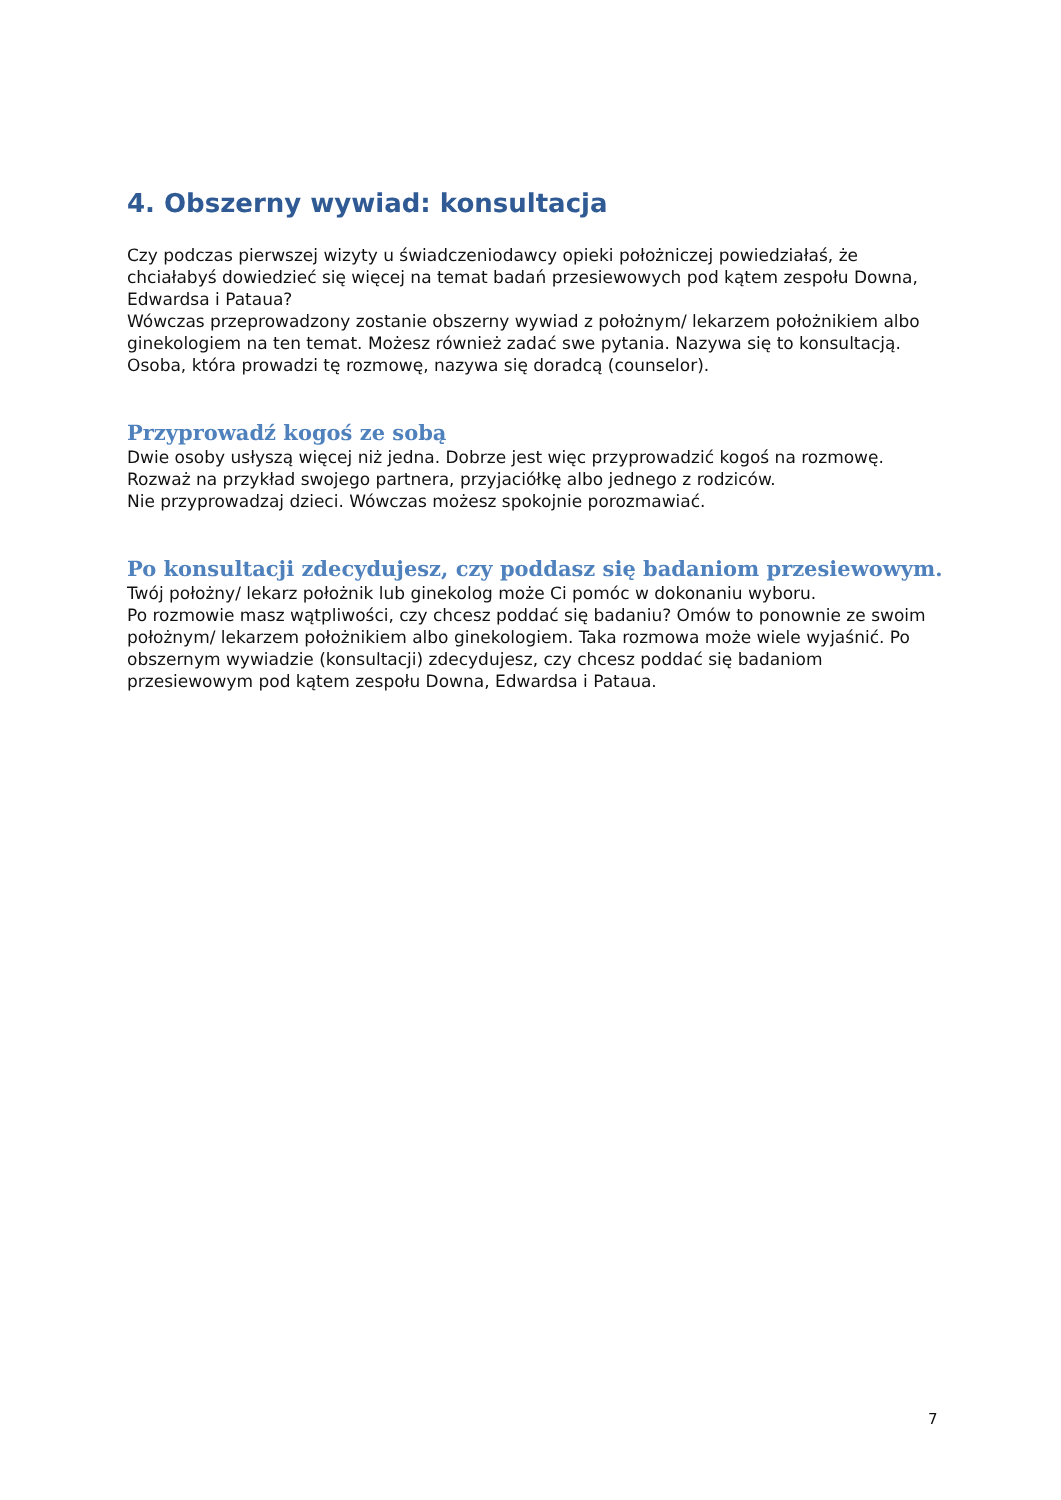4. Obszerny wywiad: konsultacja
Czy podczas pierwszej wizyty u świadczeniodawcy opieki położniczej powiedziałaś, że chciałabyś dowiedzieć się więcej na temat badań przesiewowych pod kątem zespołu Downa, Edwardsa i Pataua?
Wówczas przeprowadzony zostanie obszerny wywiad z położnym/ lekarzem położnikiem albo ginekologiem na ten temat. Możesz również zadać swe pytania. Nazywa się to konsultacją. Osoba, która prowadzi tę rozmowę, nazywa się doradcą (counselor).
Przyprowadź kogoś ze sobą
Dwie osoby usłyszą więcej niż jedna. Dobrze jest więc przyprowadzić kogoś na rozmowę.
Rozważ na przykład swojego partnera, przyjaciółkę albo jednego z rodziców.
Nie przyprowadzaj dzieci. Wówczas możesz spokojnie porozmawiać.
Po konsultacji zdecydujesz, czy poddasz się badaniom przesiewowym.
Twój położny/ lekarz położnik lub ginekolog może Ci pomóc w dokonaniu wyboru.
Po rozmowie masz wątpliwości, czy chcesz poddać się badaniu? Omów to ponownie ze swoim położnym/ lekarzem położnikiem albo ginekologiem. Taka rozmowa może wiele wyjaśnić. Po obszernym wywiadzie (konsultacji) zdecydujesz, czy chcesz poddać się badaniom przesiewowym pod kątem zespołu Downa, Edwardsa i Pataua.
7